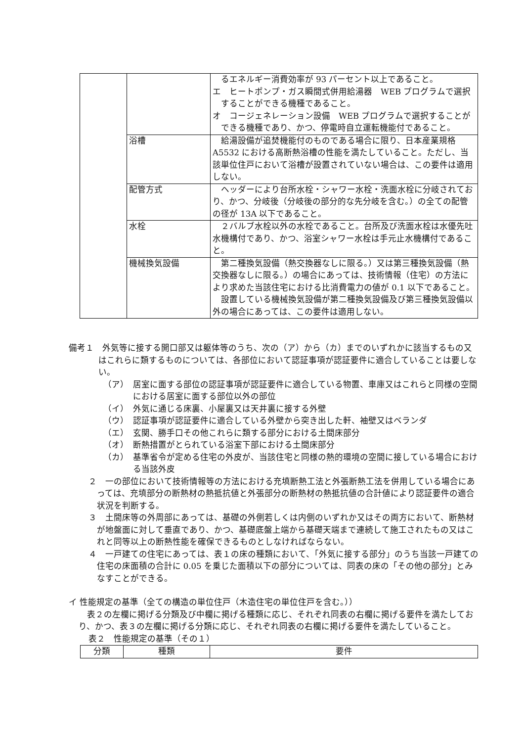| | | るエネルギー消費効率が 93 パーセント以上であること。 エ ヒートポンプ・ガス瞬間式併用給湯器 WEB プログラムで選択することができる機種であること。 オ コージェネレーション設備 WEB プログラムで選択することができる機種であり、かつ、停電時自立運転機能付であること。 |
| | 浴槽 | 給湯設備が追焚機能付のものである場合に限り、日本産業規格 A5532 における高断熱浴槽の性能を満たしていること。ただし、当該単位住戸において浴槽が設置されていない場合は、この要件は適用しない。 |
| | 配管方式 | ヘッダーにより台所水栓・シャワー水栓・洗面水栓に分岐されており、かつ、分岐後（分岐後の部分的な先分岐を含む。）の全ての配管の径が 13A 以下であること。 |
| | 水栓 | ２バルブ水栓以外の水栓であること。台所及び洗面水栓は水優先吐水機構付であり、かつ、浴室シャワー水栓は手元止水機構付であること。 |
| | 機械換気設備 | 第二種換気設備（熱交換器なしに限る。）又は第三種換気設備（熱交換器なしに限る。）の場合にあっては、技術情報（住宅）の方法により求めた当該住宅における比消費電力の値が 0.1 以下であること。 設置している機械換気設備が第二種換気設備及び第三種換気設備以外の場合にあっては、この要件は適用しない。 |
備考１　外気等に接する開口部又は躯体等のうち、次の（ア）から（カ）までのいずれかに該当するもの又はこれらに類するものについては、各部位において認証事項が認証要件に適合していることは要しない。
（ア）　居室に面する部位の認証事項が認証要件に適合している物置、車庫又はこれらと同様の空間における居室に面する部位以外の部位
（イ）　外気に通じる床裏、小屋裏又は天井裏に接する外壁
（ウ）　認証事項が認証要件に適合している外壁から突き出した軒、袖壁又はベランダ
（エ）　玄関、勝手口その他これらに類する部分における土間床部分
（オ）　断熱措置がとられている浴室下部における土間床部分
（カ）　基準省令が定める住宅の外皮が、当該住宅と同様の熱的環境の空間に接している場合における当該外皮
２　一の部位において技術情報等の方法における充填断熱工法と外張断熱工法を併用している場合にあっては、充填部分の断熱材の熱抵抗値と外張部分の断熱材の熱抵抗値の合計値により認証要件の適合状況を判断する。
３　土間床等の外周部にあっては、基礎の外側若しくは内側のいずれか又はその両方において、断熱材が地盤面に対して垂直であり、かつ、基礎底盤上端から基礎天端まで連続して施工されたもの又はこれと同等以上の断熱性能を確保できるものとしなければならない。
４　一戸建ての住宅にあっては、表１の床の種類において、「外気に接する部分」のうち当該一戸建ての住宅の床面積の合計に 0.05 を乗じた面積以下の部分については、同表の床の「その他の部分」とみなすことができる。
イ 性能規定の基準（全ての構造の単位住戸（木造住宅の単位住戸を含む。））
　表２の左欄に掲げる分類及び中欄に掲げる種類に応じ、それぞれ同表の右欄に掲げる要件を満たしており、かつ、表３の左欄に掲げる分類に応じ、それぞれ同表の右欄に掲げる要件を満たしていること。
表２　性能規定の基準（その１）
| 分類 | 種類 | 要件 |
| --- | --- | --- |